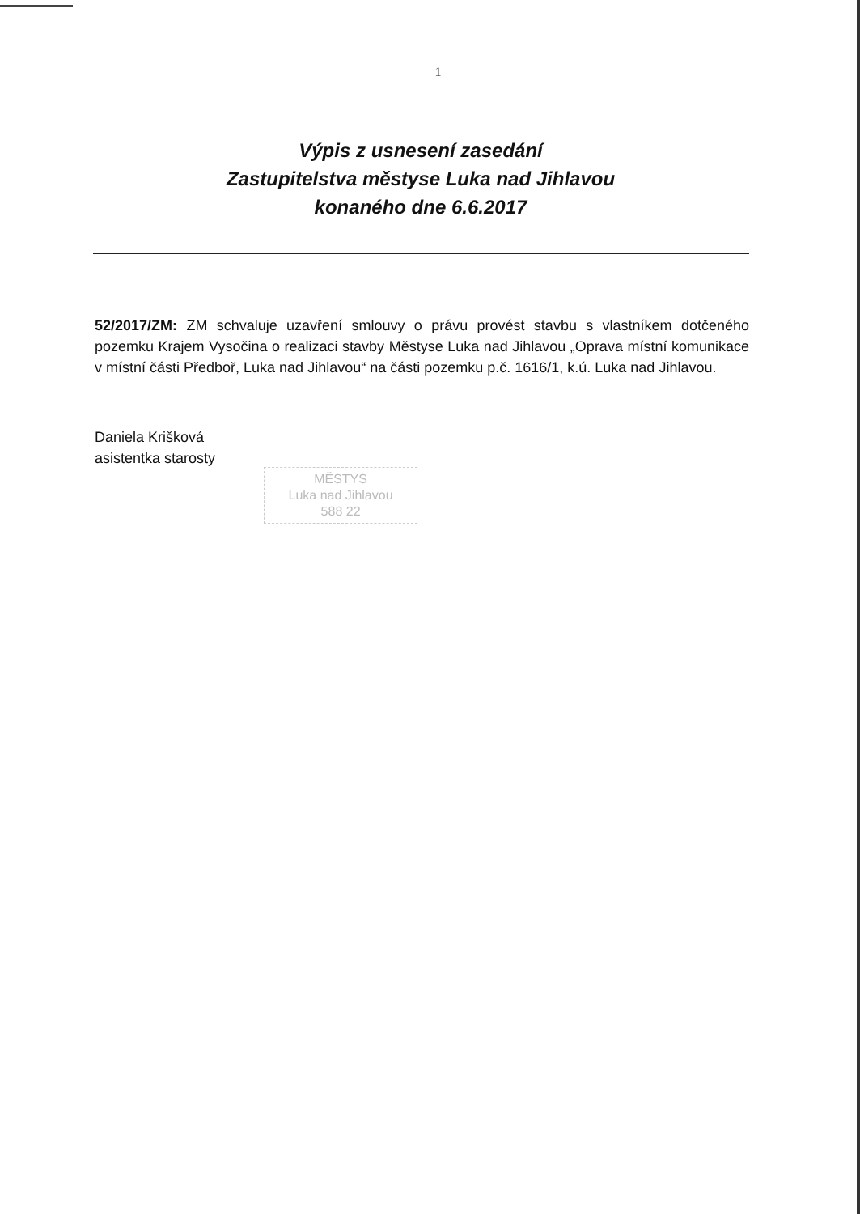1
Výpis z usnesení zasedání
Zastupitelstva městyse Luka nad Jihlavou
konaného dne 6.6.2017
52/2017/ZM: ZM schvaluje uzavření smlouvy o právu provést stavbu s vlastníkem dotčeného pozemku Krajem Vysočina o realizaci stavby Městyse Luka nad Jihlavou „Oprava místní komunikace v místní části Předboř, Luka nad Jihlavou“ na části pozemku p.č. 1616/1, k.ú. Luka nad Jihlavou.
Daniela Krišková
asistentka starosty
MĚSTYS
Luka nad Jihlavou
588 22